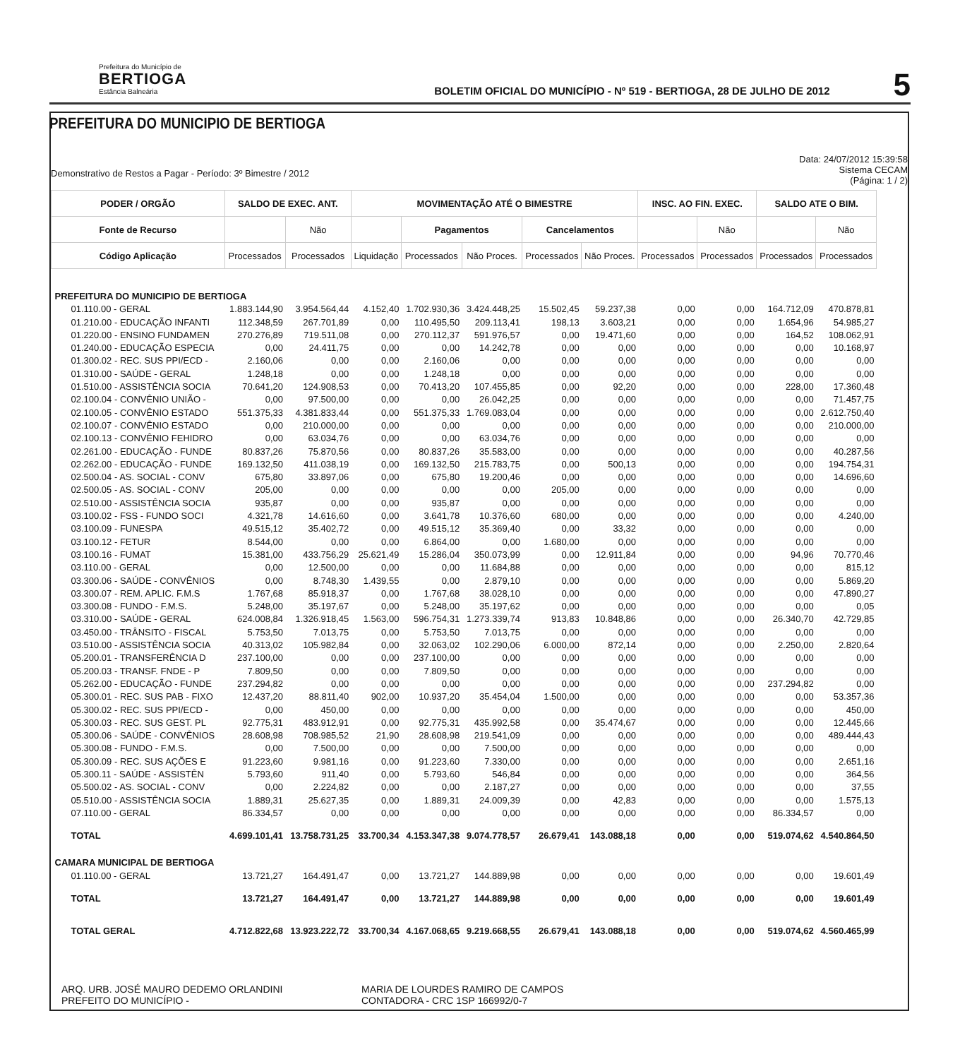Prefeitura do Município de
BERTIOGA
Estância Balneária
BOLETIM OFICIAL DO MUNICÍPIO - Nº 519 - BERTIOGA, 28 DE JULHO DE 2012
5
PREFEITURA DO MUNICIPIO DE BERTIOGA
Demonstrativo de Restos a Pagar - Período: 3º Bimestre / 2012
Data: 24/07/2012 15:39:58
Sistema CECAM
(Página: 1 / 2)
| PODER / ORGÃO | SALDO DE EXEC. ANT. | | MOVIMENTAÇÃO ATÉ O BIMESTRE | | | | | INSC. AO FIN. EXEC. | | SALDO ATE O BIM. | |
| --- | --- | --- | --- | --- | --- | --- | --- | --- | --- | --- | --- |
| Fonte de Recurso | | Não | | Pagamentos | | Cancelamentos | | | Não | | Não |
| Código Aplicação | Processados | Processados | Liquidação | Processados | Não Proces. | Processados | Não Proces. | Processados | Processados | Processados | Processados |
| PREFEITURA DO MUNICIPIO DE BERTIOGA | | | | | | | | | | | |
| 01.110.00 - GERAL | 1.883.144,90 | 3.954.564,44 | 4.152,40 | 1.702.930,36 | 3.424.448,25 | 15.502,45 | 59.237,38 | 0,00 | 0,00 | 164.712,09 | 470.878,81 |
| 01.210.00 - EDUCAÇÃO INFANTI | 112.348,59 | 267.701,89 | 0,00 | 110.495,50 | 209.113,41 | 198,13 | 3.603,21 | 0,00 | 0,00 | 1.654,96 | 54.985,27 |
| 01.220.00 - ENSINO FUNDAMEN | 270.276,89 | 719.511,08 | 0,00 | 270.112,37 | 591.976,57 | 0,00 | 19.471,60 | 0,00 | 0,00 | 164,52 | 108.062,91 |
| 01.240.00 - EDUCAÇÃO ESPECIA | 0,00 | 24.411,75 | 0,00 | 0,00 | 14.242,78 | 0,00 | 0,00 | 0,00 | 0,00 | 0,00 | 10.168,97 |
| 01.300.02 - REC. SUS PPI/ECD - | 2.160,06 | 0,00 | 0,00 | 2.160,06 | 0,00 | 0,00 | 0,00 | 0,00 | 0,00 | 0,00 | 0,00 |
| 01.310.00 - SAÚDE - GERAL | 1.248,18 | 0,00 | 0,00 | 1.248,18 | 0,00 | 0,00 | 0,00 | 0,00 | 0,00 | 0,00 | 0,00 |
| 01.510.00 - ASSISTÊNCIA SOCIA | 70.641,20 | 124.908,53 | 0,00 | 70.413,20 | 107.455,85 | 0,00 | 92,20 | 0,00 | 0,00 | 228,00 | 17.360,48 |
| 02.100.04 - CONVÊNIO UNIÃO - | 0,00 | 97.500,00 | 0,00 | 0,00 | 26.042,25 | 0,00 | 0,00 | 0,00 | 0,00 | 0,00 | 71.457,75 |
| 02.100.05 - CONVÊNIO ESTADO | 551.375,33 | 4.381.833,44 | 0,00 | 551.375,33 | 1.769.083,04 | 0,00 | 0,00 | 0,00 | 0,00 | 0,00 | 2.612.750,40 |
| 02.100.07 - CONVÊNIO ESTADO | 0,00 | 210.000,00 | 0,00 | 0,00 | 0,00 | 0,00 | 0,00 | 0,00 | 0,00 | 0,00 | 210.000,00 |
| 02.100.13 - CONVÊNIO FEHIDRO | 0,00 | 63.034,76 | 0,00 | 0,00 | 63.034,76 | 0,00 | 0,00 | 0,00 | 0,00 | 0,00 | 0,00 |
| 02.261.00 - EDUCAÇÃO - FUNDE | 80.837,26 | 75.870,56 | 0,00 | 80.837,26 | 35.583,00 | 0,00 | 0,00 | 0,00 | 0,00 | 0,00 | 40.287,56 |
| 02.262.00 - EDUCAÇÃO - FUNDE | 169.132,50 | 411.038,19 | 0,00 | 169.132,50 | 215.783,75 | 0,00 | 500,13 | 0,00 | 0,00 | 0,00 | 194.754,31 |
| 02.500.04 - AS. SOCIAL - CONV | 675,80 | 33.897,06 | 0,00 | 675,80 | 19.200,46 | 0,00 | 0,00 | 0,00 | 0,00 | 0,00 | 14.696,60 |
| 02.500.05 - AS. SOCIAL - CONV | 205,00 | 0,00 | 0,00 | 0,00 | 0,00 | 205,00 | 0,00 | 0,00 | 0,00 | 0,00 | 0,00 |
| 02.510.00 - ASSISTÊNCIA SOCIA | 935,87 | 0,00 | 0,00 | 935,87 | 0,00 | 0,00 | 0,00 | 0,00 | 0,00 | 0,00 | 0,00 |
| 03.100.02 - FSS - FUNDO SOCI | 4.321,78 | 14.616,60 | 0,00 | 3.641,78 | 10.376,60 | 680,00 | 0,00 | 0,00 | 0,00 | 0,00 | 4.240,00 |
| 03.100.09 - FUNESPA | 49.515,12 | 35.402,72 | 0,00 | 49.515,12 | 35.369,40 | 0,00 | 33,32 | 0,00 | 0,00 | 0,00 | 0,00 |
| 03.100.12 - FETUR | 8.544,00 | 0,00 | 0,00 | 6.864,00 | 0,00 | 1.680,00 | 0,00 | 0,00 | 0,00 | 0,00 | 0,00 |
| 03.100.16 - FUMAT | 15.381,00 | 433.756,29 | 25.621,49 | 15.286,04 | 350.073,99 | 0,00 | 12.911,84 | 0,00 | 0,00 | 94,96 | 70.770,46 |
| 03.110.00 - GERAL | 0,00 | 12.500,00 | 0,00 | 0,00 | 11.684,88 | 0,00 | 0,00 | 0,00 | 0,00 | 0,00 | 815,12 |
| 03.300.06 - SAÚDE - CONVÊNIOS | 0,00 | 8.748,30 | 1.439,55 | 0,00 | 2.879,10 | 0,00 | 0,00 | 0,00 | 0,00 | 0,00 | 5.869,20 |
| 03.300.07 - REM. APLIC. F.M.S | 1.767,68 | 85.918,37 | 0,00 | 1.767,68 | 38.028,10 | 0,00 | 0,00 | 0,00 | 0,00 | 0,00 | 47.890,27 |
| 03.300.08 - FUNDO - F.M.S. | 5.248,00 | 35.197,67 | 0,00 | 5.248,00 | 35.197,62 | 0,00 | 0,00 | 0,00 | 0,00 | 0,00 | 0,05 |
| 03.310.00 - SAÚDE - GERAL | 624.008,84 | 1.326.918,45 | 1.563,00 | 596.754,31 | 1.273.339,74 | 913,83 | 10.848,86 | 0,00 | 0,00 | 26.340,70 | 42.729,85 |
| 03.450.00 - TRÂNSITO - FISCAL | 5.753,50 | 7.013,75 | 0,00 | 5.753,50 | 7.013,75 | 0,00 | 0,00 | 0,00 | 0,00 | 0,00 | 0,00 |
| 03.510.00 - ASSISTÊNCIA SOCIA | 40.313,02 | 105.982,84 | 0,00 | 32.063,02 | 102.290,06 | 6.000,00 | 872,14 | 0,00 | 0,00 | 2.250,00 | 2.820,64 |
| 05.200.01 - TRANSFERÊNCIA D | 237.100,00 | 0,00 | 0,00 | 237.100,00 | 0,00 | 0,00 | 0,00 | 0,00 | 0,00 | 0,00 | 0,00 |
| 05.200.03 - TRANSF. FNDE - P | 7.809,50 | 0,00 | 0,00 | 7.809,50 | 0,00 | 0,00 | 0,00 | 0,00 | 0,00 | 0,00 | 0,00 |
| 05.262.00 - EDUCAÇÃO - FUNDE | 237.294,82 | 0,00 | 0,00 | 0,00 | 0,00 | 0,00 | 0,00 | 0,00 | 0,00 | 237.294,82 | 0,00 |
| 05.300.01 - REC. SUS PAB - FIXO | 12.437,20 | 88.811,40 | 902,00 | 10.937,20 | 35.454,04 | 1.500,00 | 0,00 | 0,00 | 0,00 | 0,00 | 53.357,36 |
| 05.300.02 - REC. SUS PPI/ECD - | 0,00 | 450,00 | 0,00 | 0,00 | 0,00 | 0,00 | 0,00 | 0,00 | 0,00 | 0,00 | 450,00 |
| 05.300.03 - REC. SUS GEST. PL | 92.775,31 | 483.912,91 | 0,00 | 92.775,31 | 435.992,58 | 0,00 | 35.474,67 | 0,00 | 0,00 | 0,00 | 12.445,66 |
| 05.300.06 - SAÚDE - CONVÊNIOS | 28.608,98 | 708.985,52 | 21,90 | 28.608,98 | 219.541,09 | 0,00 | 0,00 | 0,00 | 0,00 | 0,00 | 489.444,43 |
| 05.300.08 - FUNDO - F.M.S. | 0,00 | 7.500,00 | 0,00 | 0,00 | 7.500,00 | 0,00 | 0,00 | 0,00 | 0,00 | 0,00 | 0,00 |
| 05.300.09 - REC. SUS AÇÕES E | 91.223,60 | 9.981,16 | 0,00 | 91.223,60 | 7.330,00 | 0,00 | 0,00 | 0,00 | 0,00 | 0,00 | 2.651,16 |
| 05.300.11 - SAÚDE - ASSISTÊN | 5.793,60 | 911,40 | 0,00 | 5.793,60 | 546,84 | 0,00 | 0,00 | 0,00 | 0,00 | 0,00 | 364,56 |
| 05.500.02 - AS. SOCIAL - CONV | 0,00 | 2.224,82 | 0,00 | 0,00 | 2.187,27 | 0,00 | 0,00 | 0,00 | 0,00 | 0,00 | 37,55 |
| 05.510.00 - ASSISTÊNCIA SOCIA | 1.889,31 | 25.627,35 | 0,00 | 1.889,31 | 24.009,39 | 0,00 | 42,83 | 0,00 | 0,00 | 0,00 | 1.575,13 |
| 07.110.00 - GERAL | 86.334,57 | 0,00 | 0,00 | 0,00 | 0,00 | 0,00 | 0,00 | 0,00 | 0,00 | 86.334,57 | 0,00 |
| TOTAL | 4.699.101,41 | 13.758.731,25 | 33.700,34 | 4.153.347,38 | 9.074.778,57 | 26.679,41 | 143.088,18 | 0,00 | 0,00 | 519.074,62 | 4.540.864,50 |
| CAMARA MUNICIPAL DE BERTIOGA | | | | | | | | | | | |
| 01.110.00 - GERAL | 13.721,27 | 164.491,47 | 0,00 | 13.721,27 | 144.889,98 | 0,00 | 0,00 | 0,00 | 0,00 | 0,00 | 19.601,49 |
| TOTAL | 13.721,27 | 164.491,47 | 0,00 | 13.721,27 | 144.889,98 | 0,00 | 0,00 | 0,00 | 0,00 | 0,00 | 19.601,49 |
| TOTAL GERAL | 4.712.822,68 | 13.923.222,72 | 33.700,34 | 4.167.068,65 | 9.219.668,55 | 26.679,41 | 143.088,18 | 0,00 | 0,00 | 519.074,62 | 4.560.465,99 |
ARQ. URB. JOSÉ MAURO DEDEMO ORLANDINI
PREFEITO DO MUNICÍPIO -
MARIA DE LOURDES RAMIRO DE CAMPOS
CONTADORA - CRC 1SP 166992/0-7